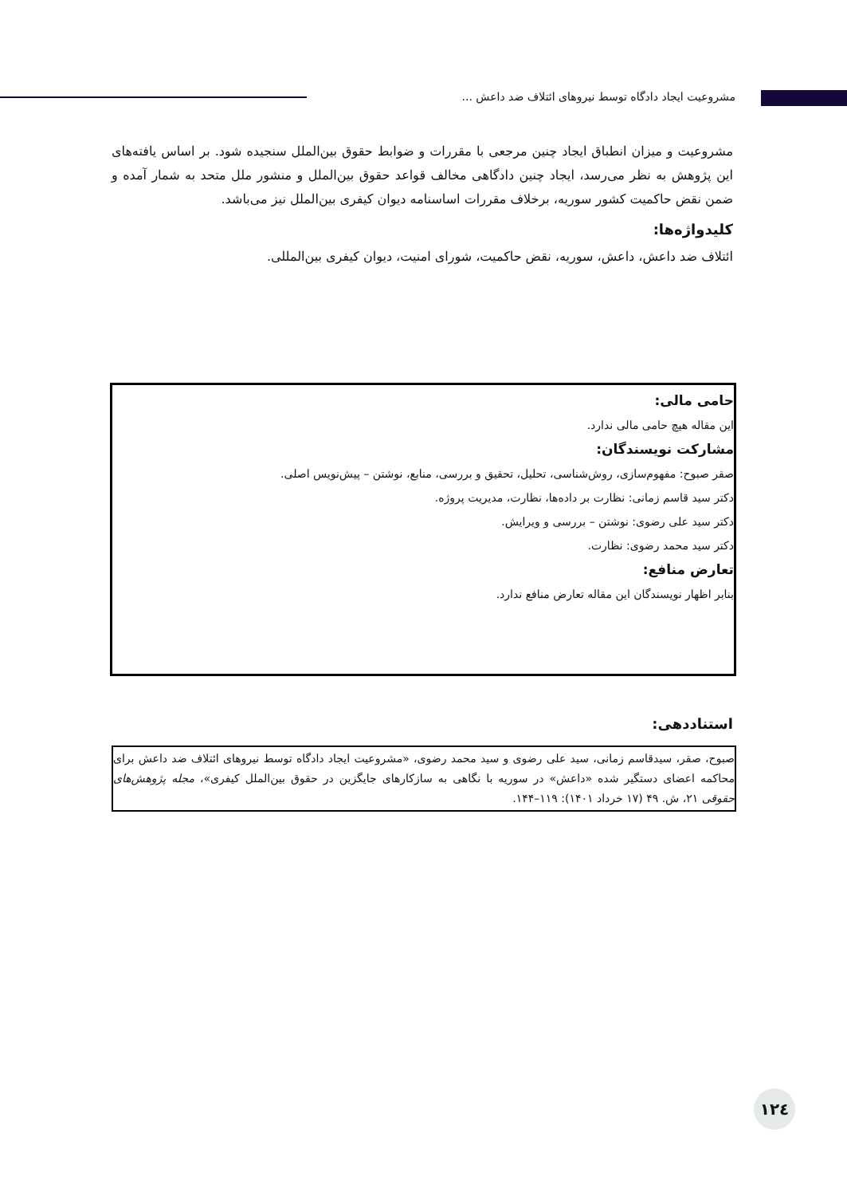مشروعیت ایجاد دادگاه توسط نیروهای ائتلاف ضد داعش ...
مشروعیت و میزان انطباق ایجاد چنین مرجعی با مقررات و ضوابط حقوق بین‌الملل سنجیده شود. بر اساس یافته‌های این پژوهش به نظر می‌رسد، ایجاد چنین دادگاهی مخالف قواعد حقوق بین‌الملل و منشور ملل متحد به شمار آمده و ضمن نقض حاکمیت کشور سوریه، برخلاف مقررات اساسنامه دیوان کیفری بین‌الملل نیز می‌باشد.
کلیدواژه‌ها:
ائتلاف ضد داعش، داعش، سوریه، نقض حاکمیت، شورای امنیت، دیوان کیفری بین‌المللی.
حامی مالی:
این مقاله هیچ حامی مالی ندارد.
مشارکت نویسندگان:
صقر صبوح: مفهوم‌سازی، روش‌شناسی، تحلیل، تحقیق و بررسی، منابع، نوشتن – پیش‌نویس اصلی.
دکتر سید قاسم زمانی: نظارت بر داده‌ها، نظارت، مدیریت پروژه.
دکتر سید علی رضوی: نوشتن – بررسی و ویرایش.
دکتر سید محمد رضوی: نظارت.
تعارض منافع:
بنابر اظهار نویسندگان این مقاله تعارض منافع ندارد.
استناددهی:
صبوح، صقر، سیدقاسم زمانی، سید علی رضوی و سید محمد رضوی، «مشروعیت ایجاد دادگاه توسط نیروهای ائتلاف ضد داعش برای محاکمه اعضای دستگیر شده «داعش» در سوریه با نگاهی به سازکارهای جایگزین در حقوق بین‌الملل کیفری»، مجله پژوهش‌های حقوقی ۲۱، ش. ۴۹ (۱۷ خرداد ۱۴۰۱): ۱۱۹–۱۴۴.
۱۲٤